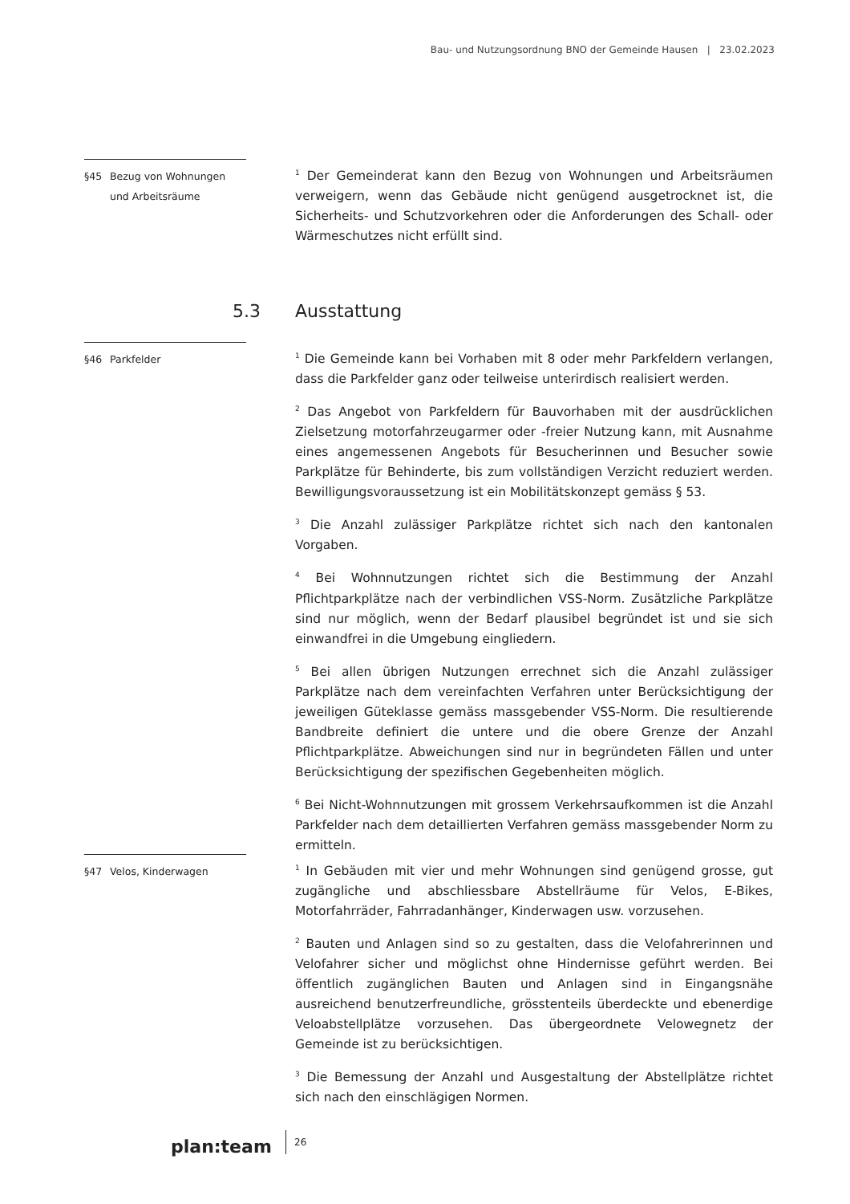Bau- und Nutzungsordnung BNO der Gemeinde Hausen | 23.02.2023
§45 Bezug von Wohnungen
und Arbeitsräume
<sup>1</sup> Der Gemeinderat kann den Bezug von Wohnungen und Arbeitsräumen verweigern, wenn das Gebäude nicht genügend ausgetrocknet ist, die Sicherheits- und Schutzvorkehren oder die Anforderungen des Schall- oder Wärmeschutzes nicht erfüllt sind.
5.3 Ausstattung
§46 Parkfelder
<sup>1</sup> Die Gemeinde kann bei Vorhaben mit 8 oder mehr Parkfeldern verlangen, dass die Parkfelder ganz oder teilweise unterirdisch realisiert werden.
<sup>2</sup> Das Angebot von Parkfeldern für Bauvorhaben mit der ausdrücklichen Zielsetzung motorfahrzeugarmer oder -freier Nutzung kann, mit Ausnahme eines angemessenen Angebots für Besucherinnen und Besucher sowie Parkplätze für Behinderte, bis zum vollständigen Verzicht reduziert werden. Bewilligungsvoraussetzung ist ein Mobilitätskonzept gemäss § 53.
<sup>3</sup> Die Anzahl zulässiger Parkplätze richtet sich nach den kantonalen Vorgaben.
<sup>4</sup> Bei Wohnnutzungen richtet sich die Bestimmung der Anzahl Pflichtparkplätze nach der verbindlichen VSS-Norm. Zusätzliche Parkplätze sind nur möglich, wenn der Bedarf plausibel begründet ist und sie sich einwandfrei in die Umgebung eingliedern.
<sup>5</sup> Bei allen übrigen Nutzungen errechnet sich die Anzahl zulässiger Parkplätze nach dem vereinfachten Verfahren unter Berücksichtigung der jeweiligen Güteklasse gemäss massgebender VSS-Norm. Die resultierende Bandbreite definiert die untere und die obere Grenze der Anzahl Pflichtparkplätze. Abweichungen sind nur in begründeten Fällen und unter Berücksichtigung der spezifischen Gegebenheiten möglich.
<sup>6</sup> Bei Nicht-Wohnnutzungen mit grossem Verkehrsaufkommen ist die Anzahl Parkfelder nach dem detaillierten Verfahren gemäss massgebender Norm zu ermitteln.
§47 Velos, Kinderwagen
<sup>1</sup> In Gebäuden mit vier und mehr Wohnungen sind genügend grosse, gut zugängliche und abschliessbare Abstellräume für Velos, E-Bikes, Motorfahrräder, Fahrradanhänger, Kinderwagen usw. vorzusehen.
<sup>2</sup> Bauten und Anlagen sind so zu gestalten, dass die Velofahrerinnen und Velofahrer sicher und möglichst ohne Hindernisse geführt werden. Bei öffentlich zugänglichen Bauten und Anlagen sind in Eingangsnähe ausreichend benutzerfreundliche, grösstenteils überdeckte und ebenerdige Veloabstellplätze vorzusehen. Das übergeordnete Velowegnetz der Gemeinde ist zu berücksichtigen.
<sup>3</sup> Die Bemessung der Anzahl und Ausgestaltung der Abstellplätze richtet sich nach den einschlägigen Normen.
plan:team
26